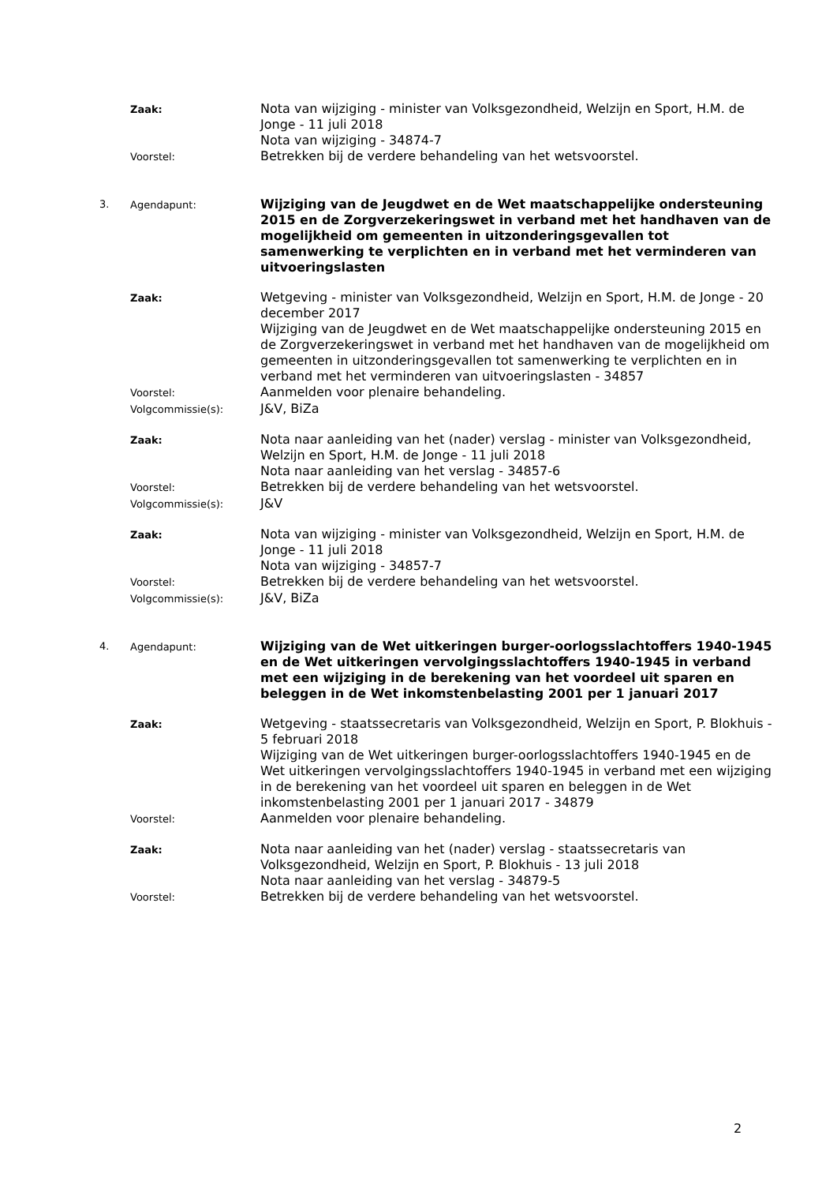Zaak:
Nota van wijziging - minister van Volksgezondheid, Welzijn en Sport, H.M. de Jonge - 11 juli 2018
Nota van wijziging - 34874-7
Voorstel:
Betrekken bij de verdere behandeling van het wetsvoorstel.
3. Agendapunt:
Wijziging van de Jeugdwet en de Wet maatschappelijke ondersteuning 2015 en de Zorgverzekeringswet in verband met het handhaven van de mogelijkheid om gemeenten in uitzonderingsgevallen tot samenwerking te verplichten en in verband met het verminderen van uitvoeringslasten
Zaak:
Wetgeving - minister van Volksgezondheid, Welzijn en Sport, H.M. de Jonge - 20 december 2017
Wijziging van de Jeugdwet en de Wet maatschappelijke ondersteuning 2015 en de Zorgverzekeringswet in verband met het handhaven van de mogelijkheid om gemeenten in uitzonderingsgevallen tot samenwerking te verplichten en in verband met het verminderen van uitvoeringslasten - 34857
Voorstel:
Aanmelden voor plenaire behandeling.
Volgcommissie(s):
J&V, BiZa
Zaak:
Nota naar aanleiding van het (nader) verslag - minister van Volksgezondheid, Welzijn en Sport, H.M. de Jonge - 11 juli 2018
Nota naar aanleiding van het verslag - 34857-6
Voorstel:
Betrekken bij de verdere behandeling van het wetsvoorstel.
Volgcommissie(s):
J&V
Zaak:
Nota van wijziging - minister van Volksgezondheid, Welzijn en Sport, H.M. de Jonge - 11 juli 2018
Nota van wijziging - 34857-7
Voorstel:
Betrekken bij de verdere behandeling van het wetsvoorstel.
Volgcommissie(s):
J&V, BiZa
4. Agendapunt:
Wijziging van de Wet uitkeringen burger-oorlogsslachtoffers 1940-1945 en de Wet uitkeringen vervolgingsslachtoffers 1940-1945 in verband met een wijziging in de berekening van het voordeel uit sparen en beleggen in de Wet inkomstenbelasting 2001 per 1 januari 2017
Zaak:
Wetgeving - staatssecretaris van Volksgezondheid, Welzijn en Sport, P. Blokhuis - 5 februari 2018
Wijziging van de Wet uitkeringen burger-oorlogsslachtoffers 1940-1945 en de Wet uitkeringen vervolgingsslachtoffers 1940-1945 in verband met een wijziging in de berekening van het voordeel uit sparen en beleggen in de Wet inkomstenbelasting 2001 per 1 januari 2017 - 34879
Voorstel:
Aanmelden voor plenaire behandeling.
Zaak:
Nota naar aanleiding van het (nader) verslag - staatssecretaris van Volksgezondheid, Welzijn en Sport, P. Blokhuis - 13 juli 2018
Nota naar aanleiding van het verslag - 34879-5
Voorstel:
Betrekken bij de verdere behandeling van het wetsvoorstel.
2